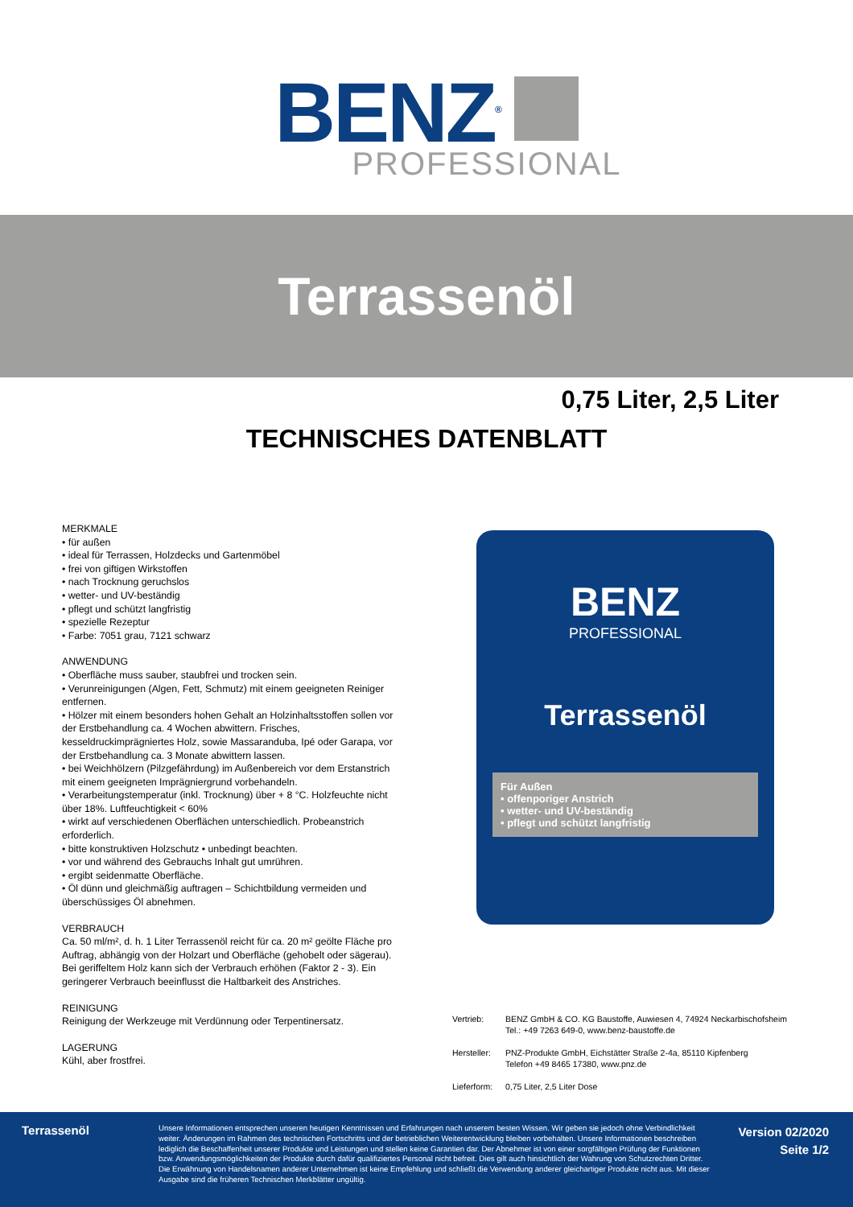BENZ<sup>®</sup>
PROFESSIONAL
Terrassenöl
0,75 Liter, 2,5 Liter
TECHNISCHES DATENBLATT
MERKMALE
• für außen
• ideal für Terrassen, Holzdecks und Gartenmöbel
• frei von giftigen Wirkstoffen
• nach Trocknung geruchslos
• wetter- und UV-beständig
• pflegt und schützt langfristig
• spezielle Rezeptur
• Farbe: 7051 grau, 7121 schwarz
ANWENDUNG
• Oberfläche muss sauber, staubfrei und trocken sein.
• Verunreinigungen (Algen, Fett, Schmutz) mit einem geeigneten Reiniger entfernen.
• Hölzer mit einem besonders hohen Gehalt an Holzinhaltsstoffen sollen vor der Erstbehandlung ca. 4 Wochen abwittern. Frisches, kesseldruckimprägniertes Holz, sowie Massaranduba, Ipé oder Garapa, vor der Erstbehandlung ca. 3 Monate abwittern lassen.
• bei Weichhölzern (Pilzgefährdung) im Außenbereich vor dem Erstanstrich mit einem geeigneten Imprägniergrund vorbehandeln.
• Verarbeitungstemperatur (inkl. Trocknung) über + 8 °C. Holzfeuchte nicht über 18%. Luftfeuchtigkeit < 60%
• wirkt auf verschiedenen Oberflächen unterschiedlich. Probeanstrich erforderlich.
• bitte konstruktiven Holzschutz • unbedingt beachten.
• vor und während des Gebrauchs Inhalt gut umrühren.
• ergibt seidenmatte Oberfläche.
• Öl dünn und gleichmäßig auftragen – Schichtbildung vermeiden und überschüssiges Öl abnehmen.
VERBRAUCH
Ca. 50 ml/m², d. h. 1 Liter Terrassenöl reicht für ca. 20 m² geölte Fläche pro Auftrag, abhängig von der Holzart und Oberfläche (gehobelt oder sägerau). Bei geriffeltem Holz kann sich der Verbrauch erhöhen (Faktor 2 - 3). Ein geringerer Verbrauch beeinflusst die Haltbarkeit des Anstriches.
REINIGUNG
Reinigung der Werkzeuge mit Verdünnung oder Terpentinersatz.
LAGERUNG
Kühl, aber frostfrei.
BENZ
PROFESSIONAL
Terrassenöl
Für Außen
• offenporiger Anstrich
• wetter- und UV-beständig
• pflegt und schützt langfristig
Vertrieb: BENZ GmbH & CO. KG Baustoffe, Auwiesen 4, 74924 Neckarbischofsheim
Tel.: +49 7263 649-0, www.benz-baustoffe.de
Hersteller:
PNZ-Produkte GmbH, Eichstätter Straße 2-4a, 85110 Kipfenberg
Telefon +49 8465 17380, www.pnz.de
Lieferform:
0,75 Liter, 2,5 Liter Dose
Terrassenöl
Unsere Informationen entsprechen unseren heutigen Kenntnissen und Erfahrungen nach unserem besten Wissen. Wir geben sie jedoch ohne Verbindlichkeit weiter. Änderungen im Rahmen des technischen Fortschritts und der betrieblichen Weiterentwicklung bleiben vorbehalten. Unsere Informationen beschreiben lediglich die Beschaffenheit unserer Produkte und Leistungen und stellen keine Garantien dar. Der Abnehmer ist von einer sorgfältigen Prüfung der Funktionen bzw. Anwendungsmöglichkeiten der Produkte durch dafür qualifiziertes Personal nicht befreit. Dies gilt auch hinsichtlich der Wahrung von Schutzrechten Dritter. Die Erwähnung von Handelsnamen anderer Unternehmen ist keine Empfehlung und schließt die Verwendung anderer gleichartiger Produkte nicht aus. Mit dieser Ausgabe sind die früheren Technischen Merkblätter ungültig.
Version 02/2020
Seite 1/2